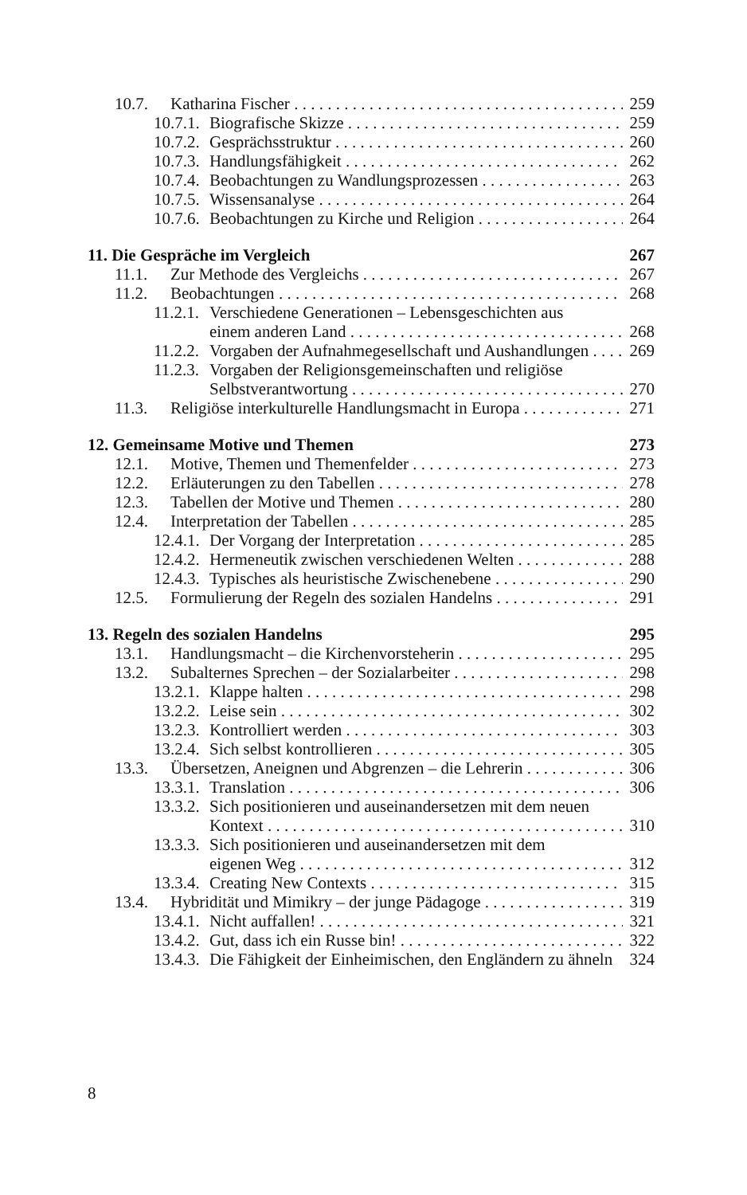10.7. Katharina Fischer 259
10.7.1. Biografische Skizze 259
10.7.2. Gesprächsstruktur 260
10.7.3. Handlungsfähigkeit 262
10.7.4. Beobachtungen zu Wandlungsprozessen 263
10.7.5. Wissensanalyse 264
10.7.6. Beobachtungen zu Kirche und Religion 264
11. Die Gespräche im Vergleich 267
11.1. Zur Methode des Vergleichs 267
11.2. Beobachtungen 268
11.2.1. Verschiedene Generationen – Lebensgeschichten aus
einem anderen Land 268
11.2.2. Vorgaben der Aufnahmegesellschaft und Aushandlungen 269
11.2.3. Vorgaben der Religionsgemeinschaften und religiöse
Selbstverantwortung 270
11.3. Religiöse interkulturelle Handlungsmacht in Europa 271
12. Gemeinsame Motive und Themen 273
12.1. Motive, Themen und Themenfelder 273
12.2. Erläuterungen zu den Tabellen 278
12.3. Tabellen der Motive und Themen 280
12.4. Interpretation der Tabellen 285
12.4.1. Der Vorgang der Interpretation 285
12.4.2. Hermeneutik zwischen verschiedenen Welten 288
12.4.3. Typisches als heuristische Zwischenebene 290
12.5. Formulierung der Regeln des sozialen Handelns 291
13. Regeln des sozialen Handelns 295
13.1. Handlungsmacht – die Kirchenvorsteherin 295
13.2. Subalternes Sprechen – der Sozialarbeiter 298
13.2.1. Klappe halten 298
13.2.2. Leise sein 302
13.2.3. Kontrolliert werden 303
13.2.4. Sich selbst kontrollieren 305
13.3. Übersetzen, Aneignen und Abgrenzen – die Lehrerin 306
13.3.1. Translation 306
13.3.2. Sich positionieren und auseinandersetzen mit dem neuen
Kontext 310
13.3.3. Sich positionieren und auseinandersetzen mit dem
eigenen Weg 312
13.3.4. Creating New Contexts 315
13.4. Hybridität und Mimikry – der junge Pädagoge 319
13.4.1. Nicht auffallen! 321
13.4.2. Gut, dass ich ein Russe bin! 322
13.4.3. Die Fähigkeit der Einheimischen, den Engländern zu ähneln 324
8